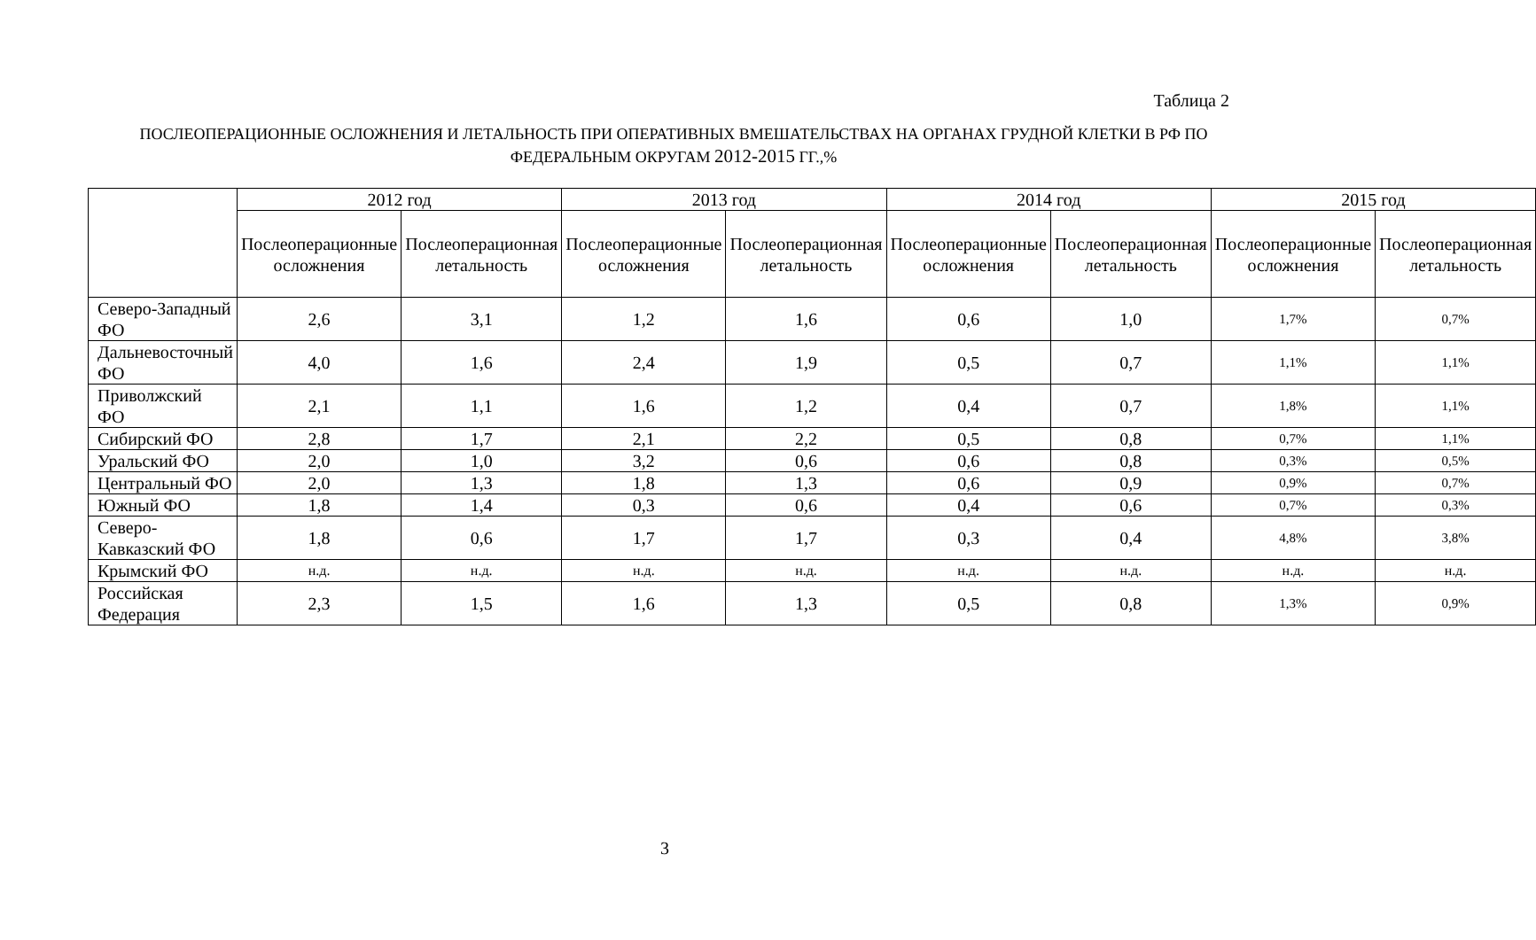Таблица 2
ПОСЛЕОПЕРАЦИОННЫЕ ОСЛОЖНЕНИЯ И ЛЕТАЛЬНОСТЬ ПРИ ОПЕРАТИВНЫХ ВМЕШАТЕЛЬСТВАХ НА ОРГАНАХ ГРУДНОЙ КЛЕТКИ В РФ ПО ФЕДЕРАЛЬНЫМ ОКРУГАМ 2012-2015 ГГ.,%
| | 2012 год | | 2013 год | | 2014 год | | 2015 год | |
| --- | --- | --- | --- | --- | --- | --- | --- | --- |
| | Послеоперационные осложнения | Послеоперационная летальность | Послеоперационные осложнения | Послеоперационная летальность | Послеоперационные осложнения | Послеоперационная летальность | Послеоперационные осложнения | Послеоперационная летальность |
| Северо-Западный ФО | 2,6 | 3,1 | 1,2 | 1,6 | 0,6 | 1,0 | 1,7% | 0,7% |
| Дальневосточный ФО | 4,0 | 1,6 | 2,4 | 1,9 | 0,5 | 0,7 | 1,1% | 1,1% |
| Приволжский ФО | 2,1 | 1,1 | 1,6 | 1,2 | 0,4 | 0,7 | 1,8% | 1,1% |
| Сибирский ФО | 2,8 | 1,7 | 2,1 | 2,2 | 0,5 | 0,8 | 0,7% | 1,1% |
| Уральский ФО | 2,0 | 1,0 | 3,2 | 0,6 | 0,6 | 0,8 | 0,3% | 0,5% |
| Центральный ФО | 2,0 | 1,3 | 1,8 | 1,3 | 0,6 | 0,9 | 0,9% | 0,7% |
| Южный ФО | 1,8 | 1,4 | 0,3 | 0,6 | 0,4 | 0,6 | 0,7% | 0,3% |
| Северо-Кавказский ФО | 1,8 | 0,6 | 1,7 | 1,7 | 0,3 | 0,4 | 4,8% | 3,8% |
| Крымский ФО | н.д. | н.д. | н.д. | н.д. | н.д. | н.д. | н.д. | н.д. |
| Российская Федерация | 2,3 | 1,5 | 1,6 | 1,3 | 0,5 | 0,8 | 1,3% | 0,9% |
3